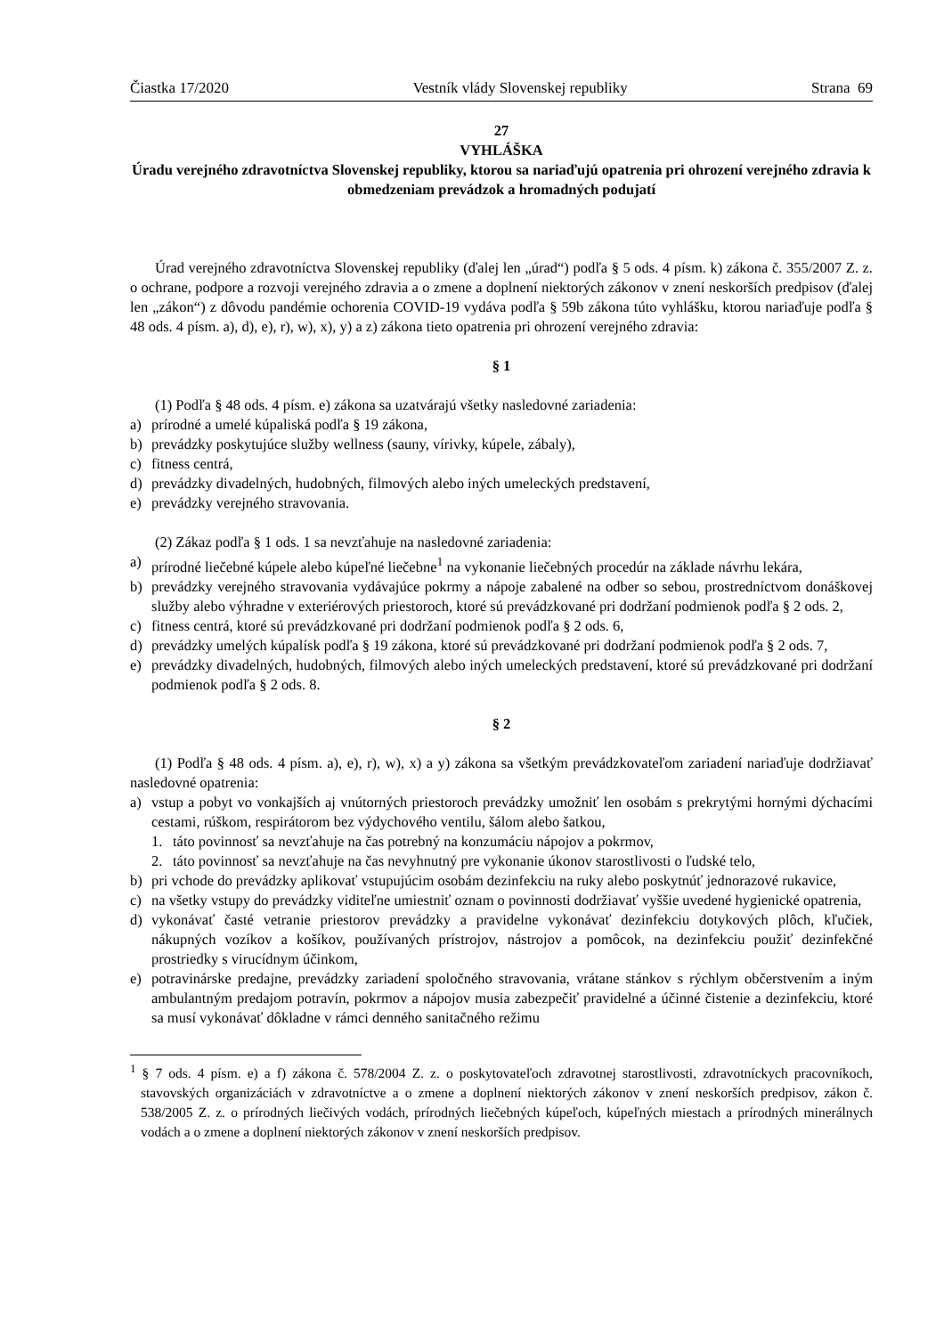Čiastka 17/2020 Vestník vlády Slovenskej republiky Strana 69
27
VYHLÁŠKA
Úradu verejného zdravotníctva Slovenskej republiky, ktorou sa nariaďujú opatrenia pri ohrození verejného zdravia k obmedzeniam prevádzok a hromadných podujatí
Úrad verejného zdravotníctva Slovenskej republiky (ďalej len „úrad“) podľa § 5 ods. 4 písm. k) zákona č. 355/2007 Z. z. o ochrane, podpore a rozvoji verejného zdravia a o zmene a doplnení niektorých zákonov v znení neskorších predpisov (ďalej len „zákon“) z dôvodu pandémie ochorenia COVID-19 vydáva podľa § 59b zákona túto vyhlášku, ktorou nariaďuje podľa § 48 ods. 4 písm. a), d), e), r), w), x), y) a z) zákona tieto opatrenia pri ohrození verejného zdravia:
§ 1
(1) Podľa § 48 ods. 4 písm. e) zákona sa uzatvárajú všetky nasledovné zariadenia:
a) prírodné a umelé kúpaliská podľa § 19 zákona,
b) prevádzky poskytujúce služby wellness (sauny, vírivky, kúpele, zábaly),
c) fitness centrá,
d) prevádzky divadelných, hudobných, filmových alebo iných umeleckých predstavení,
e) prevádzky verejného stravovania.
(2) Zákaz podľa § 1 ods. 1 sa nevzťahuje na nasledovné zariadenia:
a) prírodné liečebné kúpele alebo kúpeľné liečebne<sup>1</sup> na vykonanie liečebných procedúr na základe návrhu lekára,
b) prevádzky verejného stravovania vydávajúce pokrmy a nápoje zabalené na odber so sebou, prostredníctvom donáškovej služby alebo výhradne v exteriérových priestoroch, ktoré sú prevádzkované pri dodržaní podmienok podľa § 2 ods. 2,
c) fitness centrá, ktoré sú prevádzkované pri dodržaní podmienok podľa § 2 ods. 6,
d) prevádzky umelých kúpalísk podľa § 19 zákona, ktoré sú prevádzkované pri dodržaní podmienok podľa § 2 ods. 7,
e) prevádzky divadelných, hudobných, filmových alebo iných umeleckých predstavení, ktoré sú prevádzkované pri dodržaní podmienok podľa § 2 ods. 8.
§ 2
(1) Podľa § 48 ods. 4 písm. a), e), r), w), x) a y) zákona sa všetkým prevádzkovateľom zariadení nariaďuje dodržiavať nasledovné opatrenia:
a) vstup a pobyt vo vonkajších aj vnútorných priestoroch prevádzky umožniť len osobám s prekrytými hornými dýchacími cestami, rúškom, respirátorom bez výdychového ventilu, šálom alebo šatkou,
1. táto povinnosť sa nevzťahuje na čas potrebný na konzumáciu nápojov a pokrmov,
2. táto povinnosť sa nevzťahuje na čas nevyhnutný pre vykonanie úkonov starostlivosti o ľudské telo,
b) pri vchode do prevádzky aplikovať vstupujúcim osobám dezinfekciu na ruky alebo poskytnúť jednorazové rukavice,
c) na všetky vstupy do prevádzky viditeľne umiestniť oznam o povinnosti dodržiavať vyššie uvedené hygienické opatrenia,
d) vykonávať časté vetranie priestorov prevádzky a pravidelne vykonávať dezinfekciu dotykových plôch, kľučiek, nákupných vozíkov a košíkov, používaných prístrojov, nástrojov a pomôcok, na dezinfekciu použiť dezinfekčné prostriedky s virucídnym účinkom,
e) potravinárske predajne, prevádzky zariadení spoločného stravovania, vrátane stánkov s rýchlym občerstvením a iným ambulantným predajom potravín, pokrmov a nápojov musia zabezpečiť pravidelné a účinné čistenie a dezinfekciu, ktoré sa musí vykonávať dôkladne v rámci denného sanitačného režimu
<sup>1</sup> § 7 ods. 4 písm. e) a f) zákona č. 578/2004 Z. z. o poskytovateľoch zdravotnej starostlivosti, zdravotníckych pracovníkoch, stavovských organizáciách v zdravotníctve a o zmene a doplnení niektorých zákonov v znení neskorších predpisov, zákon č. 538/2005 Z. z. o prírodných liečivých vodách, prírodných liečebných kúpeľoch, kúpeľných miestach a prírodných minerálnych vodách a o zmene a doplnení niektorých zákonov v znení neskorších predpisov.